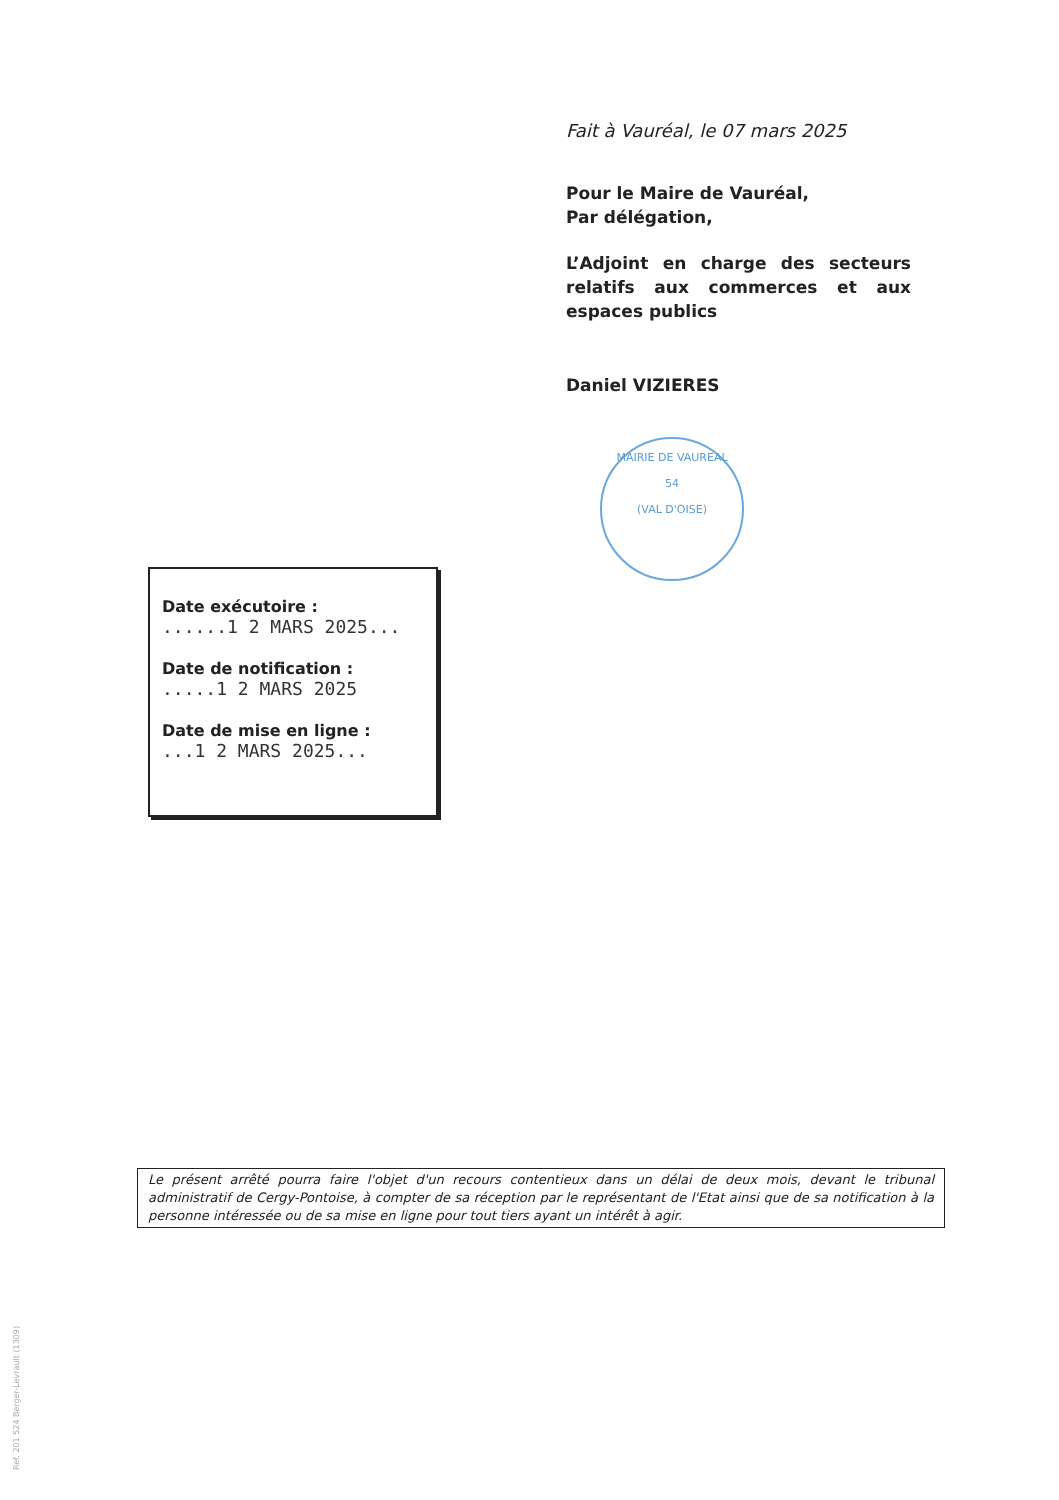Fait à Vauréal, le 07 mars 2025
Pour le Maire de Vauréal,
Par délégation,
L’Adjoint en charge des secteurs relatifs aux commerces et aux espaces publics
Daniel VIZIERES
MAIRIE DE VAUREAL
54
(VAL D'OISE)
Date exécutoire :......1 2 MARS 2025...
Date de notification :.....1 2 MARS 2025
Date de mise en ligne :...1 2 MARS 2025...
Le présent arrêté pourra faire l'objet d'un recours contentieux dans un délai de deux mois, devant le tribunal administratif de Cergy-Pontoise, à compter de sa réception par le représentant de l'Etat ainsi que de sa notification à la personne intéressée ou de sa mise en ligne pour tout tiers ayant un intérêt à agir.
Ref. 201 524 Berger-Levrault (1309)